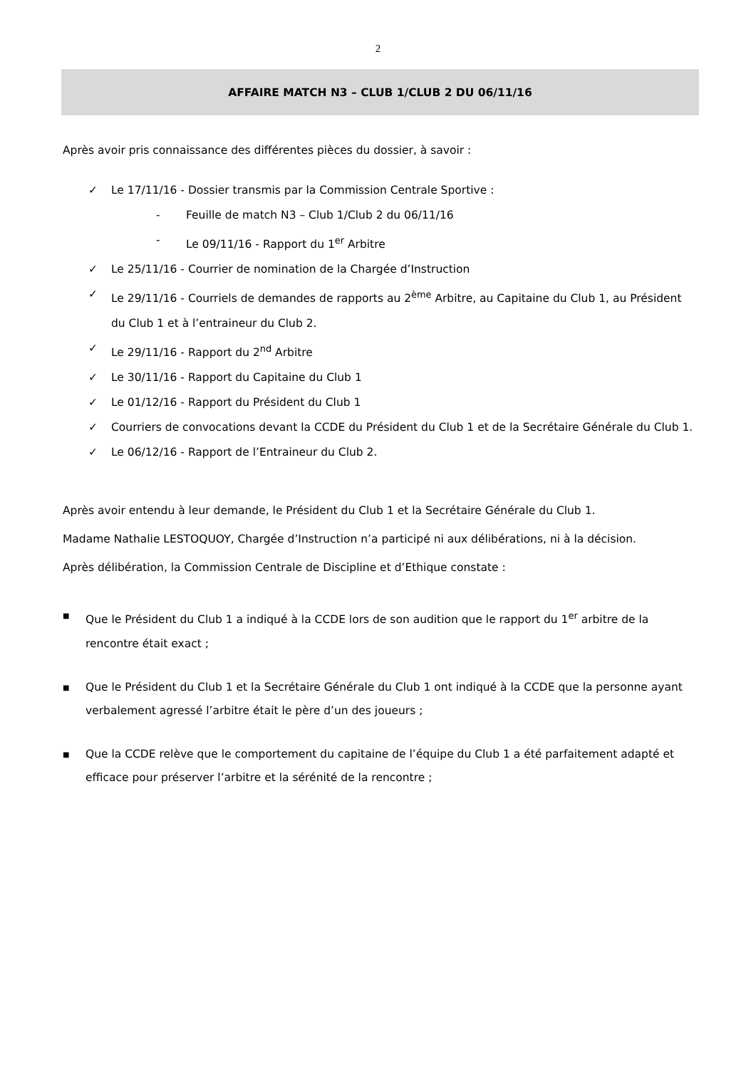2
AFFAIRE MATCH N3 – CLUB 1/CLUB 2 DU 06/11/16
Après avoir pris connaissance des différentes pièces du dossier, à savoir :
✓ Le 17/11/16 - Dossier transmis par la Commission Centrale Sportive :
- Feuille de match N3 – Club 1/Club 2 du 06/11/16
- Le 09/11/16 - Rapport du 1<sup>er</sup> Arbitre
✓ Le 25/11/16 - Courrier de nomination de la Chargée d’Instruction
✓ Le 29/11/16 - Courriels de demandes de rapports au 2<sup>ème</sup> Arbitre, au Capitaine du Club 1, au Président du Club 1 et à l’entraineur du Club 2.
✓ Le 29/11/16 - Rapport du 2<sup>nd</sup> Arbitre
✓ Le 30/11/16 - Rapport du Capitaine du Club 1
✓ Le 01/12/16 - Rapport du Président du Club 1
✓ Courriers de convocations devant la CCDE du Président du Club 1 et de la Secrétaire Générale du Club 1.
✓ Le 06/12/16 - Rapport de l’Entraineur du Club 2.
Après avoir entendu à leur demande, le Président du Club 1 et la Secrétaire Générale du Club 1.
Madame Nathalie LESTOQUOY, Chargée d’Instruction n’a participé ni aux délibérations, ni à la décision.
Après délibération, la Commission Centrale de Discipline et d’Ethique constate :
■ Que le Président du Club 1 a indiqué à la CCDE lors de son audition que le rapport du 1<sup>er</sup> arbitre de la rencontre était exact ;
■ Que le Président du Club 1 et la Secrétaire Générale du Club 1 ont indiqué à la CCDE que la personne ayant verbalement agressé l’arbitre était le père d’un des joueurs ;
■ Que la CCDE relève que le comportement du capitaine de l’équipe du Club 1 a été parfaitement adapté et efficace pour préserver l’arbitre et la sérénité de la rencontre ;